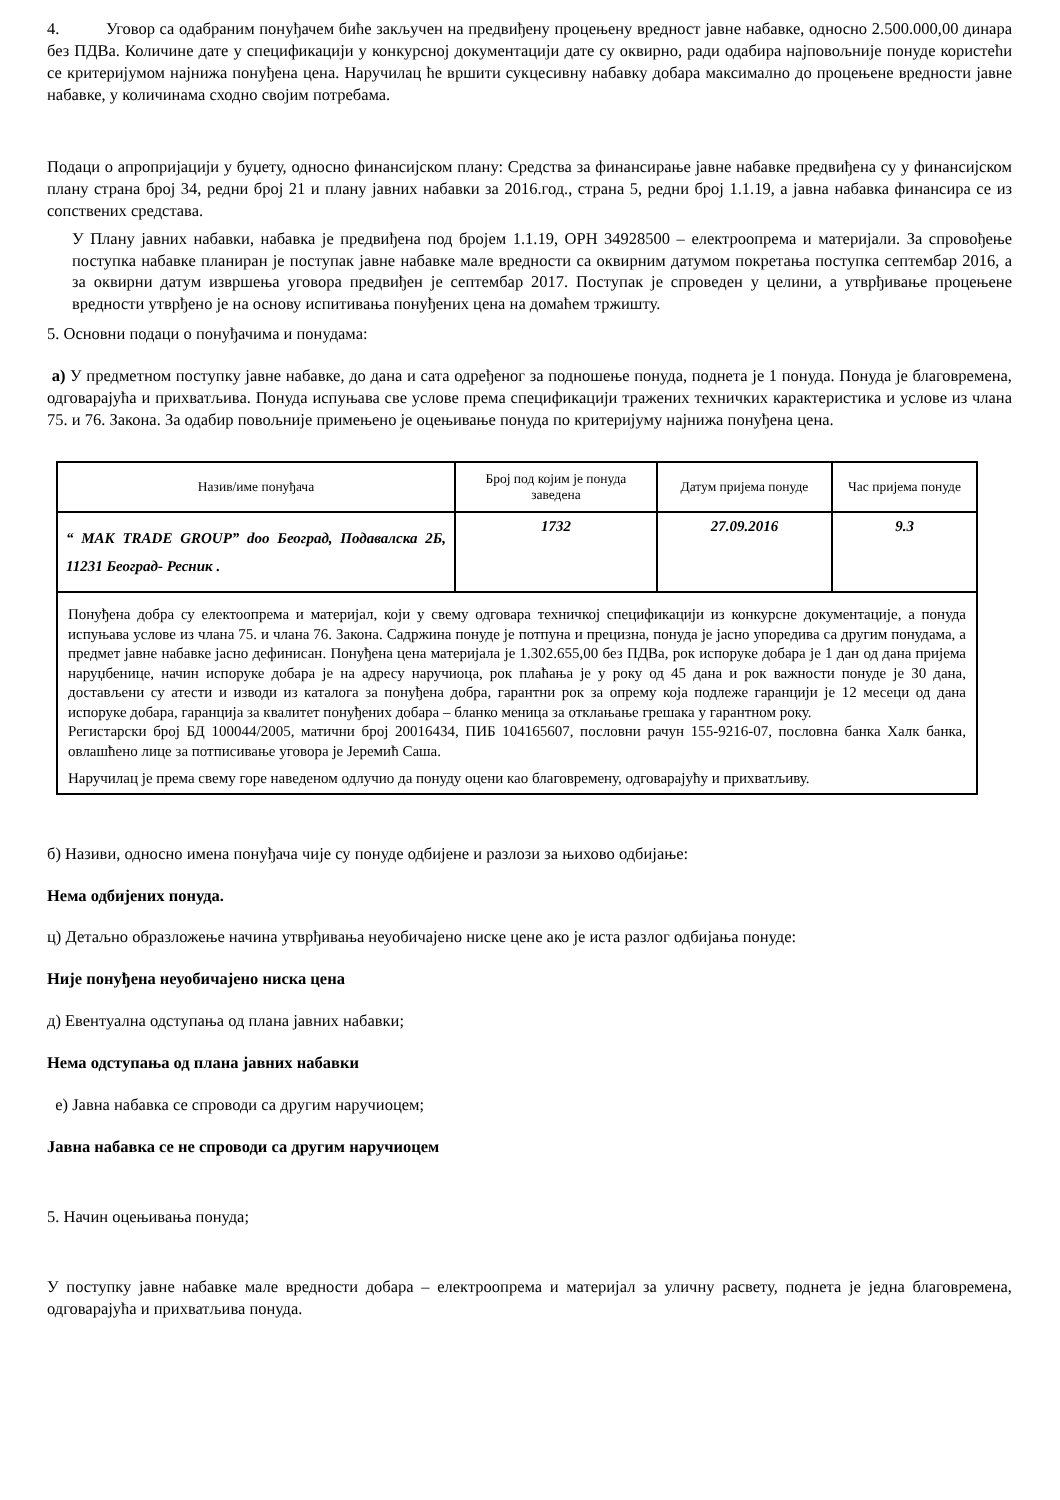4. Уговор са одабраним понуђачем биће закључен на предвиђену процењену вредност јавне набавке, односно 2.500.000,00 динара без ПДВа. Количине дате у спецификацији у конкурсној документацији дате су оквирно, ради одабира најповољније понуде користећи се критеријумом најнижа понуђена цена. Наручилац ће вршити сукцесивну набавку добара максимално до процењене вредности јавне набавке, у количинама сходно својим потребама.
Подаци о апропријацији у буџету, односно финансијском плану: Средства за финансирање јавне набавке предвиђена су у финансијском плану страна број 34, редни број 21 и плану јавних набавки за 2016.год., страна 5, редни број 1.1.19, а јавна набавка финансира се из сопствених средстава.
У Плану јавних набавки, набавка је предвиђена под бројем 1.1.19, ОРН 34928500 – електроопрема и материјали. За спровођење поступка набавке планиран је поступак јавне набавке мале вредности са оквирним датумом покретања поступка септембар 2016, а за оквирни датум извршења уговора предвиђен је септембар 2017. Поступак је спроведен у целини, а утврђивање процењене вредности утврђено је на основу испитивања понуђених цена на домаћем тржишту.
5. Основни подаци о понуђачима и понудама:
а) У предметном поступку јавне набавке, до дана и сата одређеног за подношење понуда, поднета је 1 понуда. Понуда је благовремена, одговарајућа и прихватљива. Понуда испуњава све услове према спецификацији тражених техничких карактеристика и услове из члана 75. и 76. Закона. За одабир повољније примењено је оцењивање понуда по критеријуму најнижа понуђена цена.
| Назив/име понуђача | Број под којим је понуда заведена | Датум пријема понуде | Час пријема понуде |
| “ MAK TRADE GROUP” doo Београд, Подавалска 2Б, 11231 Београд- Ресник . | 1732 | 27.09.2016 | 9.3 |
| Понуђена добра су електоопрема и материјал, који у свему одговара техничкој спецификацији из конкурсне документације, а понуда испуњава услове из члана 75. и члана 76. Закона. Садржина понуде је потпуна и прецизна, понуда је јасно упоредива са другим понудама, а предмет јавне набавке јасно дефинисан. Понуђена цена материјала је 1.302.655,00 без ПДВа, рок испоруке добара је 1 дан од дана пријема наруџбенице, начин испоруке добара је на адресу наручиоца, рок плаћања је у року од 45 дана и рок важности понуде је 30 дана, достављени су атести и изводи из каталога за понуђена добра, гарантни рок за опрему која подлеже гаранцији је 12 месеци од дана испоруке добара, гаранција за квалитет понуђених добара – бланко меница за отклањање грешака у гарантном року. Регистарски број БД 100044/2005, матични број 20016434, ПИБ 104165607, пословни рачун 155-9216-07, пословна банка Халк банка, овлашћено лице за потписивање уговора је Јеремић Саша. Наручилац је према свему горе наведеном одлучио да понуду оцени као благовремену, одговарајућу и прихватљиву. | | | |
б) Називи, односно имена понуђача чије су понуде одбијене и разлози за њихово одбијање:
Нема одбијених понуда.
ц) Детаљно образложење начина утврђивања неуобичајено ниске цене ако је иста разлог одбијања понуде:
Није понуђена неуобичајено ниска цена
д) Евентуална одступања од плана јавних набавки;
Нема одступања од плана јавних набавки
е) Јавна набавка се спроводи са другим наручиоцем;
Јавна набавка се не спроводи са другим наручиоцем
5. Начин оцењивања понуда;
У поступку јавне набавке мале вредности добара – електроопрема и материјал за уличну расвету, поднета је једна благовремена, одговарајућа и прихватљива понуда.